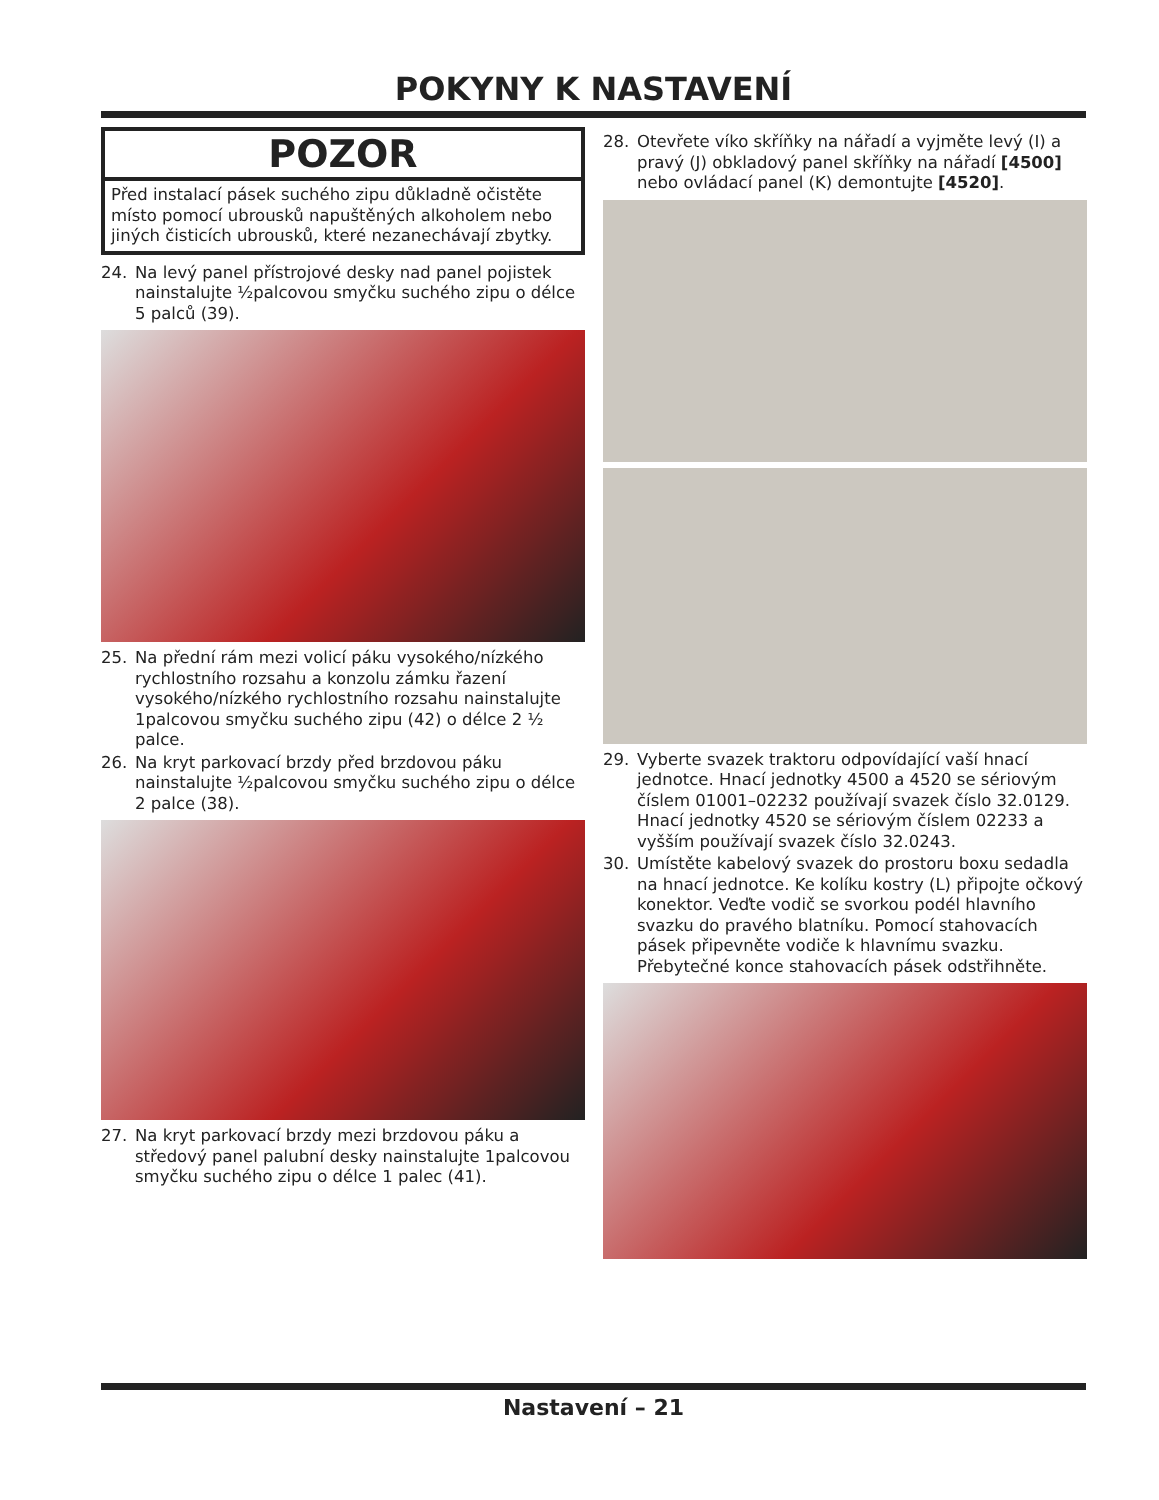POKYNY K NASTAVENÍ
POZOR
Před instalací pásek suchého zipu důkladně očistěte místo pomocí ubrousků napuštěných alkoholem nebo jiných čisticích ubrousků, které nezanechávají zbytky.
24. Na levý panel přístrojové desky nad panel pojistek nainstalujte ½palcovou smyčku suchého zipu o délce 5 palců (39).
25. Na přední rám mezi volicí páku vysokého/nízkého rychlostního rozsahu a konzolu zámku řazení vysokého/nízkého rychlostního rozsahu nainstalujte 1palcovou smyčku suchého zipu (42) o délce 2 ½ palce.
26. Na kryt parkovací brzdy před brzdovou páku nainstalujte ½palcovou smyčku suchého zipu o délce 2 palce (38).
27. Na kryt parkovací brzdy mezi brzdovou páku a středový panel palubní desky nainstalujte 1palcovou smyčku suchého zipu o délce 1 palec (41).
28. Otevřete víko skříňky na nářadí a vyjměte levý (I) a pravý (J) obkladový panel skříňky na nářadí [4500] nebo ovládací panel (K) demontujte [4520].
29. Vyberte svazek traktoru odpovídající vaší hnací jednotce. Hnací jednotky 4500 a 4520 se sériovým číslem 01001–02232 používají svazek číslo 32.0129. Hnací jednotky 4520 se sériovým číslem 02233 a vyšším používají svazek číslo 32.0243.
30. Umístěte kabelový svazek do prostoru boxu sedadla na hnací jednotce. Ke kolíku kostry (L) připojte očkový konektor. Veďte vodič se svorkou podél hlavního svazku do pravého blatníku. Pomocí stahovacích pásek připevněte vodiče k hlavnímu svazku. Přebytečné konce stahovacích pásek odstřihněte.
Nastavení – 21